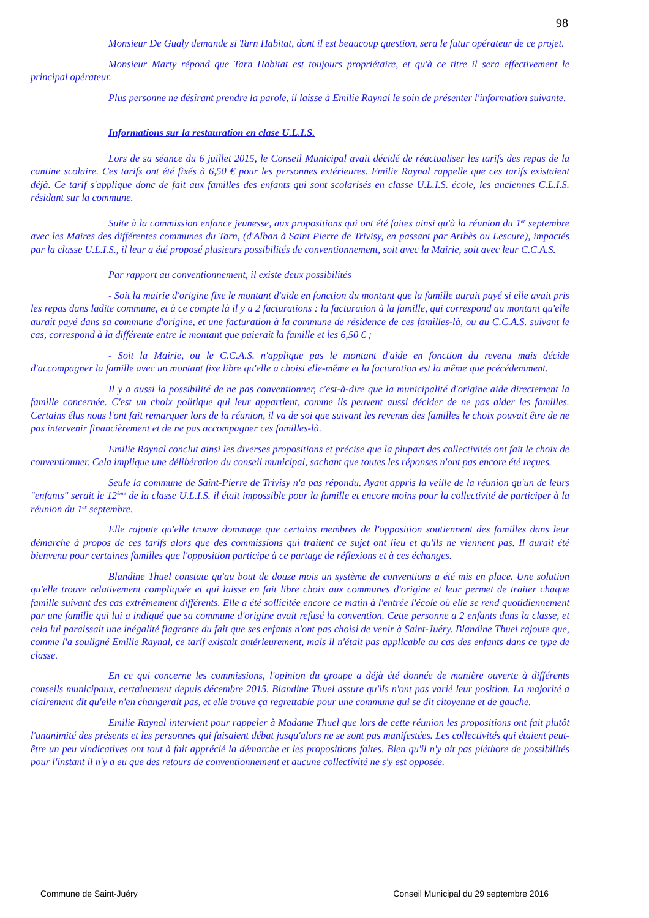98
Monsieur De Gualy demande si Tarn Habitat, dont il est beaucoup question, sera le futur opérateur de ce projet.
Monsieur Marty répond que Tarn Habitat est toujours propriétaire, et qu'à ce titre il sera effectivement le principal opérateur.
Plus personne ne désirant prendre la parole, il laisse à Emilie Raynal le soin de présenter l'information suivante.
Informations sur la restauration en clase U.L.I.S.
Lors de sa séance du 6 juillet 2015, le Conseil Municipal avait décidé de réactualiser les tarifs des repas de la cantine scolaire. Ces tarifs ont été fixés à 6,50 € pour les personnes extérieures. Emilie Raynal rappelle que ces tarifs existaient déjà. Ce tarif s'applique donc de fait aux familles des enfants qui sont scolarisés en classe U.L.I.S. école, les anciennes C.L.I.S. résidant sur la commune.
Suite à la commission enfance jeunesse, aux propositions qui ont été faites ainsi qu'à la réunion du 1<sup>er</sup> septembre avec les Maires des différentes communes du Tarn, (d'Alban à Saint Pierre de Trivisy, en passant par Arthès ou Lescure), impactés par la classe U.L.I.S., il leur a été proposé plusieurs possibilités de conventionnement, soit avec la Mairie, soit avec leur C.C.A.S.
Par rapport au conventionnement, il existe deux possibilités
- Soit la mairie d'origine fixe le montant d'aide en fonction du montant que la famille aurait payé si elle avait pris les repas dans ladite commune, et à ce compte là il y a 2 facturations : la facturation à la famille, qui correspond au montant qu'elle aurait payé dans sa commune d'origine, et une facturation à la commune de résidence de ces familles-là, ou au C.C.A.S. suivant le cas, correspond à la différente entre le montant que paierait la famille et les 6,50 € ;
- Soit la Mairie, ou le C.C.A.S. n'applique pas le montant d'aide en fonction du revenu mais décide d'accompagner la famille avec un montant fixe libre qu'elle a choisi elle-même et la facturation est la même que précédemment.
Il y a aussi la possibilité de ne pas conventionner, c'est-à-dire que la municipalité d'origine aide directement la famille concernée. C'est un choix politique qui leur appartient, comme ils peuvent aussi décider de ne pas aider les familles. Certains élus nous l'ont fait remarquer lors de la réunion, il va de soi que suivant les revenus des familles le choix pouvait être de ne pas intervenir financièrement et de ne pas accompagner ces familles-là.
Emilie Raynal conclut ainsi les diverses propositions et précise que la plupart des collectivités ont fait le choix de conventionner. Cela implique une délibération du conseil municipal, sachant que toutes les réponses n'ont pas encore été reçues.
Seule la commune de Saint-Pierre de Trivisy n'a pas répondu. Ayant appris la veille de la réunion qu'un de leurs "enfants" serait le 12<sup>ème</sup> de la classe U.L.I.S. il était impossible pour la famille et encore moins pour la collectivité de participer à la réunion du 1<sup>er</sup> septembre.
Elle rajoute qu'elle trouve dommage que certains membres de l'opposition soutiennent des familles dans leur démarche à propos de ces tarifs alors que des commissions qui traitent ce sujet ont lieu et qu'ils ne viennent pas. Il aurait été bienvenu pour certaines familles que l'opposition participe à ce partage de réflexions et à ces échanges.
Blandine Thuel constate qu'au bout de douze mois un système de conventions a été mis en place. Une solution qu'elle trouve relativement compliquée et qui laisse en fait libre choix aux communes d'origine et leur permet de traiter chaque famille suivant des cas extrêmement différents. Elle a été sollicitée encore ce matin à l'entrée l'école où elle se rend quotidiennement par une famille qui lui a indiqué que sa commune d'origine avait refusé la convention. Cette personne a 2 enfants dans la classe, et cela lui paraissait une inégalité flagrante du fait que ses enfants n'ont pas choisi de venir à Saint-Juéry. Blandine Thuel rajoute que, comme l'a souligné Emilie Raynal, ce tarif existait antérieurement, mais il n'était pas applicable au cas des enfants dans ce type de classe.
En ce qui concerne les commissions, l'opinion du groupe a déjà été donnée de manière ouverte à différents conseils municipaux, certainement depuis décembre 2015. Blandine Thuel assure qu'ils n'ont pas varié leur position. La majorité a clairement dit qu'elle n'en changerait pas, et elle trouve ça regrettable pour une commune qui se dit citoyenne et de gauche.
Emilie Raynal intervient pour rappeler à Madame Thuel que lors de cette réunion les propositions ont fait plutôt l'unanimité des présents et les personnes qui faisaient débat jusqu'alors ne se sont pas manifestées. Les collectivités qui étaient peut-être un peu vindicatives ont tout à fait apprécié la démarche et les propositions faites. Bien qu'il n'y ait pas pléthore de possibilités pour l'instant il n'y a eu que des retours de conventionnement et aucune collectivité ne s'y est opposée.
Commune de Saint-Juéry Conseil Municipal du 29 septembre 2016